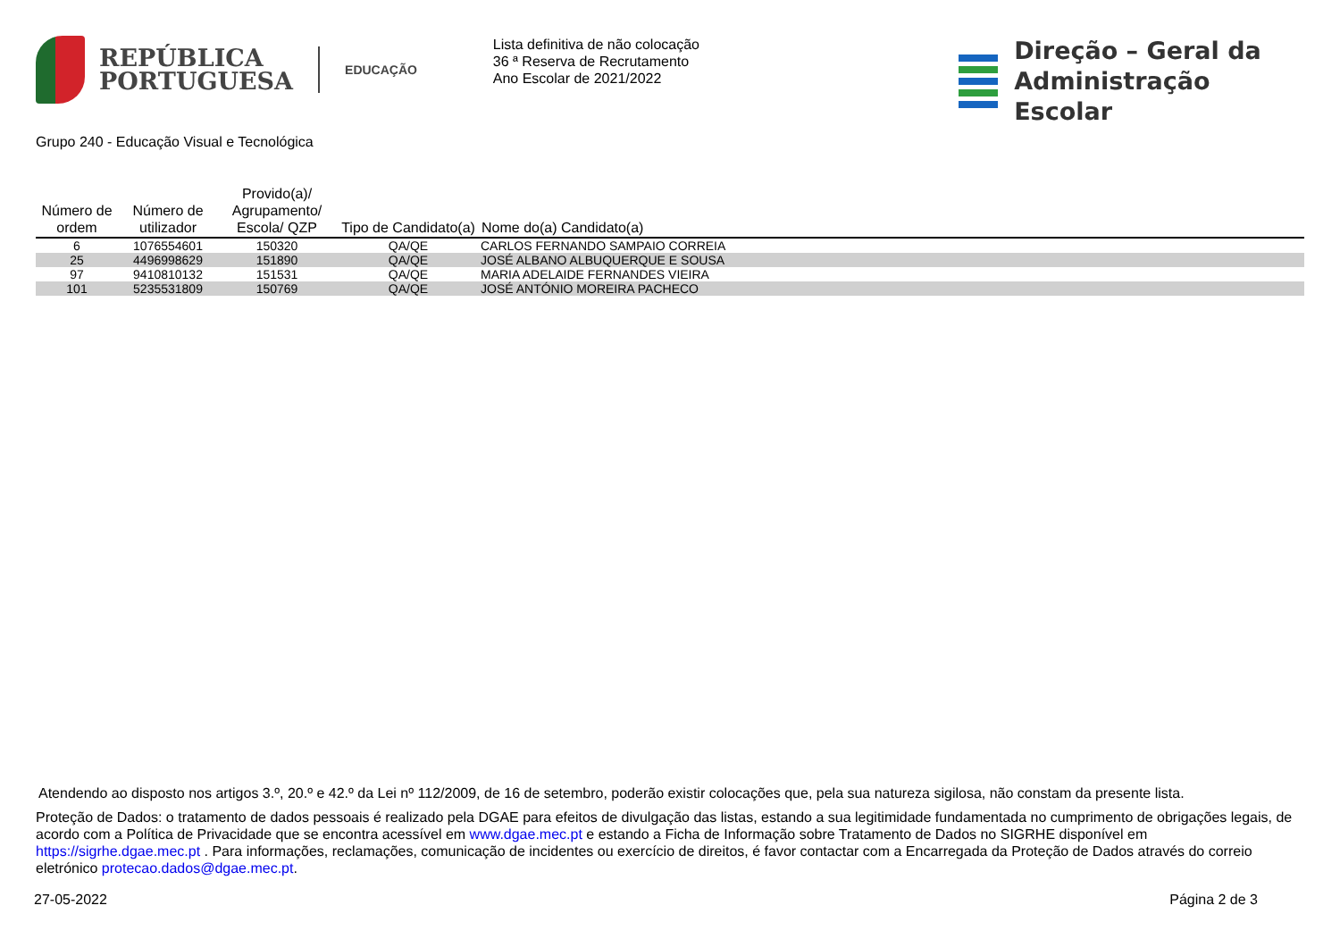REPÚBLICA
PORTUGUESA
EDUCAÇÃO
Lista definitiva de não colocação
36 ª Reserva de Recrutamento
Ano Escolar de 2021/2022
Direção – Geral da
Administração Escolar
Grupo 240 - Educação Visual e Tecnológica
| Número de ordem | Número de utilizador | Provido(a)/ Agrupamento/ Escola/ QZP | Tipo de Candidato(a) | Nome do(a) Candidato(a) |
| --- | --- | --- | --- | --- |
| 6 | 1076554601 | 150320 | QA/QE | CARLOS FERNANDO SAMPAIO CORREIA |
| 25 | 4496998629 | 151890 | QA/QE | JOSÉ ALBANO ALBUQUERQUE E SOUSA |
| 97 | 9410810132 | 151531 | QA/QE | MARIA ADELAIDE FERNANDES VIEIRA |
| 101 | 5235531809 | 150769 | QA/QE | JOSÉ ANTÓNIO MOREIRA PACHECO |
Atendendo ao disposto nos artigos 3.º, 20.º e 42.º da Lei nº 112/2009, de 16 de setembro, poderão existir colocações que, pela sua natureza sigilosa, não constam da presente lista.
Proteção de Dados: o tratamento de dados pessoais é realizado pela DGAE para efeitos de divulgação das listas, estando a sua legitimidade fundamentada no cumprimento de obrigações legais, de acordo com a Política de Privacidade que se encontra acessível em www.dgae.mec.pt e estando a Ficha de Informação sobre Tratamento de Dados no SIGRHE disponível em https://sigrhe.dgae.mec.pt . Para informações, reclamações, comunicação de incidentes ou exercício de direitos, é favor contactar com a Encarregada da Proteção de Dados através do correio eletrónico protecao.dados@dgae.mec.pt.
27-05-2022 Página 2 de 3